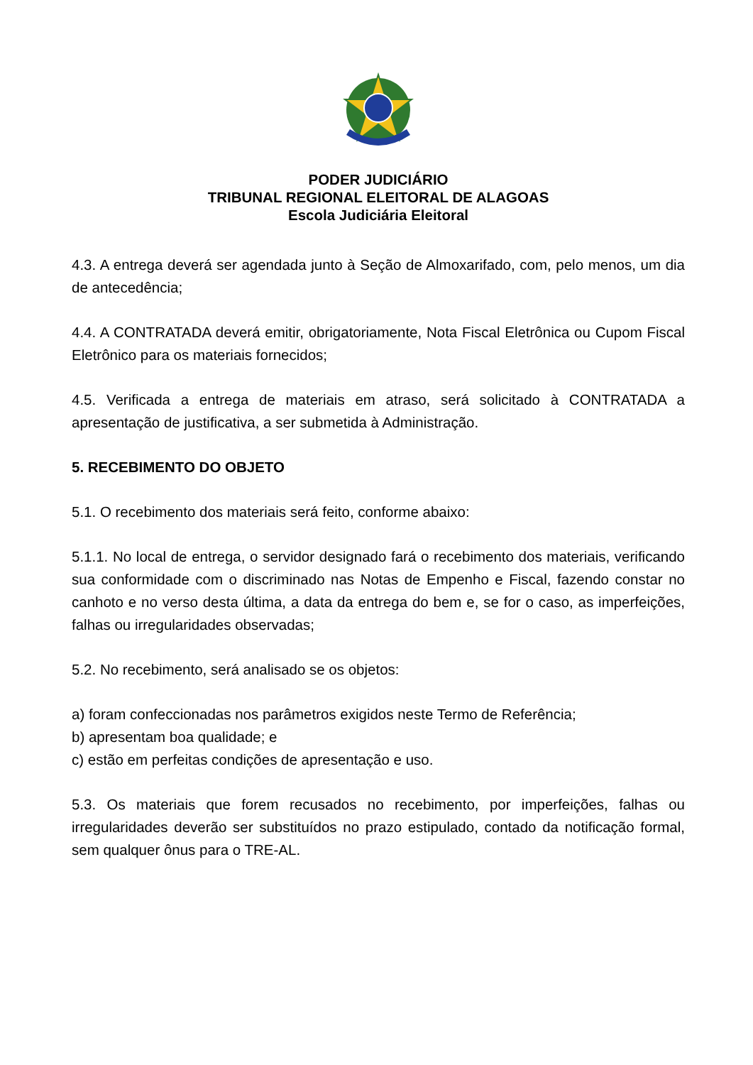PODER JUDICIÁRIO
TRIBUNAL REGIONAL ELEITORAL DE ALAGOAS
Escola Judiciária Eleitoral
4.3. A entrega deverá ser agendada junto à Seção de Almoxarifado, com, pelo menos, um dia de antecedência;
4.4. A CONTRATADA deverá emitir, obrigatoriamente, Nota Fiscal Eletrônica ou Cupom Fiscal Eletrônico para os materiais fornecidos;
4.5. Verificada a entrega de materiais em atraso, será solicitado à CONTRATADA a apresentação de justificativa, a ser submetida à Administração.
5. RECEBIMENTO DO OBJETO
5.1. O recebimento dos materiais será feito, conforme abaixo:
5.1.1. No local de entrega, o servidor designado fará o recebimento dos materiais, verificando sua conformidade com o discriminado nas Notas de Empenho e Fiscal, fazendo constar no canhoto e no verso desta última, a data da entrega do bem e, se for o caso, as imperfeições, falhas ou irregularidades observadas;
5.2. No recebimento, será analisado se os objetos:
a) foram confeccionadas nos parâmetros exigidos neste Termo de Referência;
b) apresentam boa qualidade; e
c) estão em perfeitas condições de apresentação e uso.
5.3. Os materiais que forem recusados no recebimento, por imperfeições, falhas ou irregularidades deverão ser substituídos no prazo estipulado, contado da notificação formal, sem qualquer ônus para o TRE-AL.